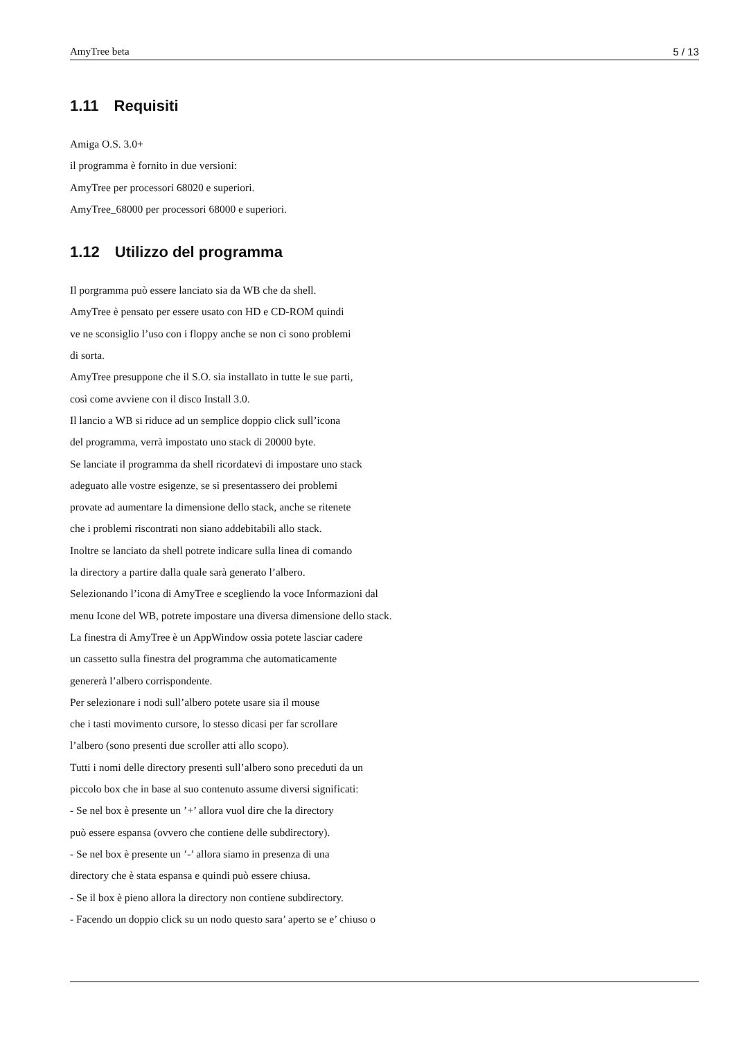AmyTree beta 5 / 13
1.11 Requisiti
Amiga O.S. 3.0+
il programma è fornito in due versioni:
AmyTree per processori 68020 e superiori.
AmyTree_68000 per processori 68000 e superiori.
1.12 Utilizzo del programma
Il porgramma può essere lanciato sia da WB che da shell.
AmyTree è pensato per essere usato con HD e CD-ROM quindi
ve ne sconsiglio l’uso con i floppy anche se non ci sono problemi
di sorta.
AmyTree presuppone che il S.O. sia installato in tutte le sue parti,
così come avviene con il disco Install 3.0.
Il lancio a WB si riduce ad un semplice doppio click sull’icona
del programma, verrà impostato uno stack di 20000 byte.
Se lanciate il programma da shell ricordatevi di impostare uno stack
adeguato alle vostre esigenze, se si presentassero dei problemi
provate ad aumentare la dimensione dello stack, anche se ritenete
che i problemi riscontrati non siano addebitabili allo stack.
Inoltre se lanciato da shell potrete indicare sulla linea di comando
la directory a partire dalla quale sarà generato l’albero.
Selezionando l’icona di AmyTree e scegliendo la voce Informazioni dal
menu Icone del WB, potrete impostare una diversa dimensione dello stack.
La finestra di AmyTree è un AppWindow ossia potete lasciar cadere
un cassetto sulla finestra del programma che automaticamente
genererà l’albero corrispondente.
Per selezionare i nodi sull’albero potete usare sia il mouse
che i tasti movimento cursore, lo stesso dicasi per far scrollare
l’albero (sono presenti due scroller atti allo scopo).
Tutti i nomi delle directory presenti sull’albero sono preceduti da un
piccolo box che in base al suo contenuto assume diversi significati:
- Se nel box è presente un ’+’ allora vuol dire che la directory
può essere espansa (ovvero che contiene delle subdirectory).
- Se nel box è presente un ’-’ allora siamo in presenza di una
directory che è stata espansa e quindi può essere chiusa.
- Se il box è pieno allora la directory non contiene subdirectory.
- Facendo un doppio click su un nodo questo sara’ aperto se e’ chiuso o